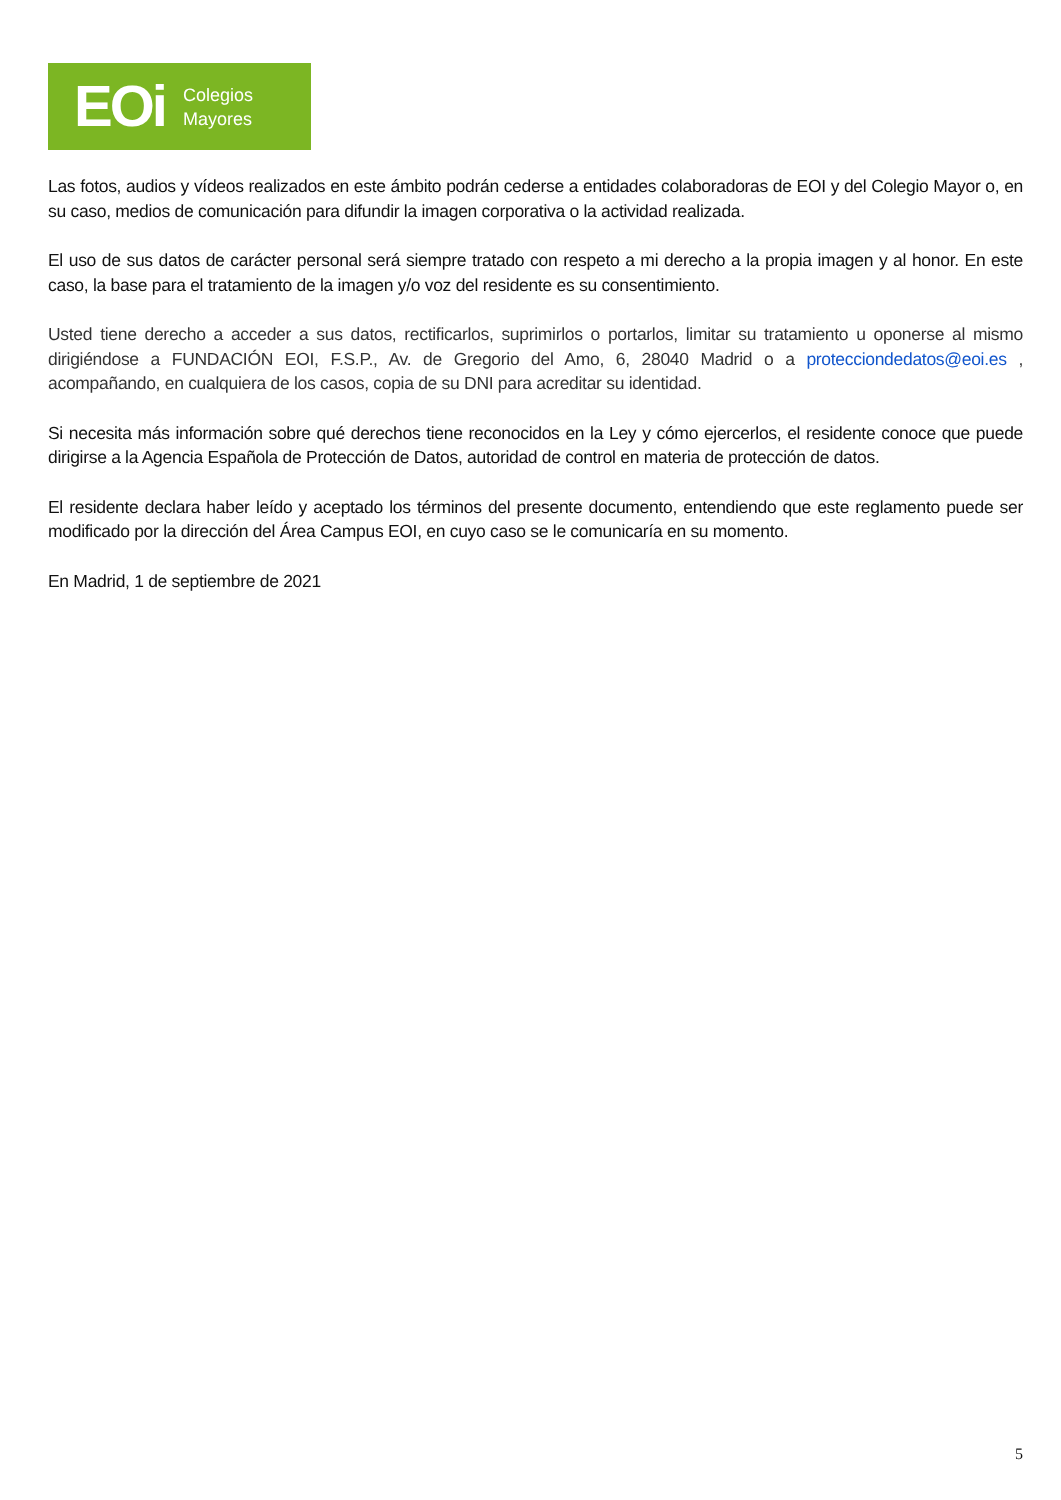EOi Colegios
Mayores
Las fotos, audios y vídeos realizados en este ámbito podrán cederse a entidades colaboradoras de EOI y del Colegio Mayor o, en su caso, medios de comunicación para difundir la imagen corporativa o la actividad realizada.
El uso de sus datos de carácter personal será siempre tratado con respeto a mi derecho a la propia imagen y al honor. En este caso, la base para el tratamiento de la imagen y/o voz del residente es su consentimiento.
Usted tiene derecho a acceder a sus datos, rectificarlos, suprimirlos o portarlos, limitar su tratamiento u oponerse al mismo dirigiéndose a FUNDACIÓN EOI, F.S.P., Av. de Gregorio del Amo, 6, 28040 Madrid o a protecciondedatos@eoi.es , acompañando, en cualquiera de los casos, copia de su DNI para acreditar su identidad.
Si necesita más información sobre qué derechos tiene reconocidos en la Ley y cómo ejercerlos, el residente conoce que puede dirigirse a la Agencia Española de Protección de Datos, autoridad de control en materia de protección de datos.
El residente declara haber leído y aceptado los términos del presente documento, entendiendo que este reglamento puede ser modificado por la dirección del Área Campus EOI, en cuyo caso se le comunicaría en su momento.
En Madrid, 1 de septiembre de 2021
5